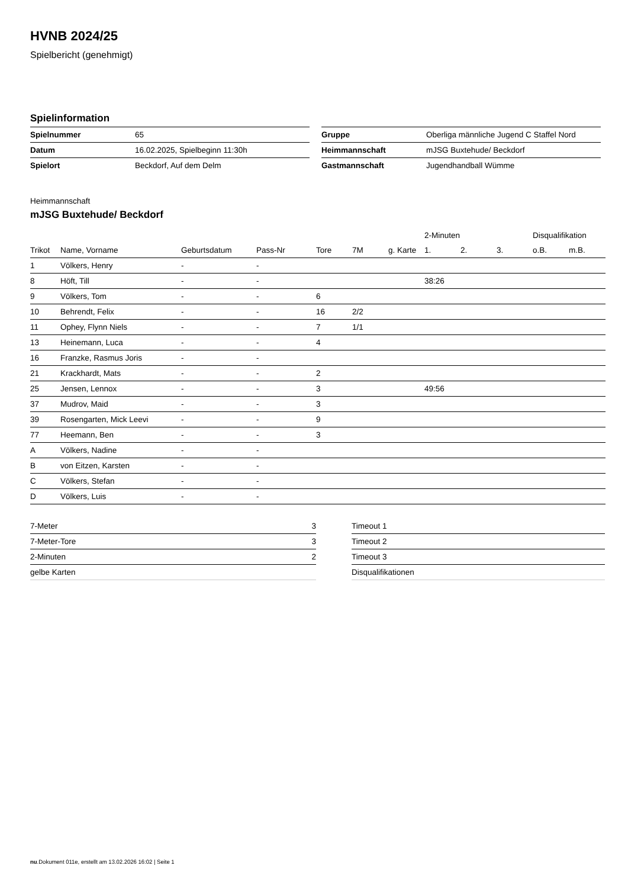HVNB 2024/25
Spielbericht (genehmigt)
Spielinformation
| Spielnummer | 65 |
| Datum | 16.02.2025, Spielbeginn 11:30h |
| Spielort | Beckdorf, Auf dem Delm |
| Gruppe | Oberliga männliche Jugend C Staffel Nord |
| Heimmannschaft | mJSG Buxtehude/ Beckdorf |
| Gastmannschaft | Jugendhandball Wümme |
Heimmannschaft
mJSG Buxtehude/ Beckdorf
| | | | | | | | 2-Minuten | | | Disqualifikation | |
| --- | --- | --- | --- | --- | --- | --- | --- | --- | --- | --- | --- |
| Trikot | Name, Vorname | Geburtsdatum | Pass-Nr | Tore | 7M | g. Karte | 1. | 2. | 3. | o.B. | m.B. |
| 1 | Völkers, Henry | - | - | | | | | | | | |
| 8 | Höft, Till | - | - | | | | 38:26 | | | | |
| 9 | Völkers, Tom | - | - | 6 | | | | | | | |
| 10 | Behrendt, Felix | - | - | 16 | 2/2 | | | | | | |
| 11 | Ophey, Flynn Niels | - | - | 7 | 1/1 | | | | | | |
| 13 | Heinemann, Luca | - | - | 4 | | | | | | | |
| 16 | Franzke, Rasmus Joris | - | - | | | | | | | | |
| 21 | Krackhardt, Mats | - | - | 2 | | | | | | | |
| 25 | Jensen, Lennox | - | - | 3 | | | 49:56 | | | | |
| 37 | Mudrov, Maid | - | - | 3 | | | | | | | |
| 39 | Rosengarten, Mick Leevi | - | - | 9 | | | | | | | |
| 77 | Heemann, Ben | - | - | 3 | | | | | | | |
| A | Völkers, Nadine | - | - | | | | | | | | |
| B | von Eitzen, Karsten | - | - | | | | | | | | |
| C | Völkers, Stefan | - | - | | | | | | | | |
| D | Völkers, Luis | - | - | | | | | | | | |
| 7-Meter | 3 |
| 7-Meter-Tore | 3 |
| 2-Minuten | 2 |
| gelbe Karten | |
| Timeout 1 |
| Timeout 2 |
| Timeout 3 |
| Disqualifikationen |
nu.Dokument 011e, erstellt am 13.02.2026 16:02 | Seite 1